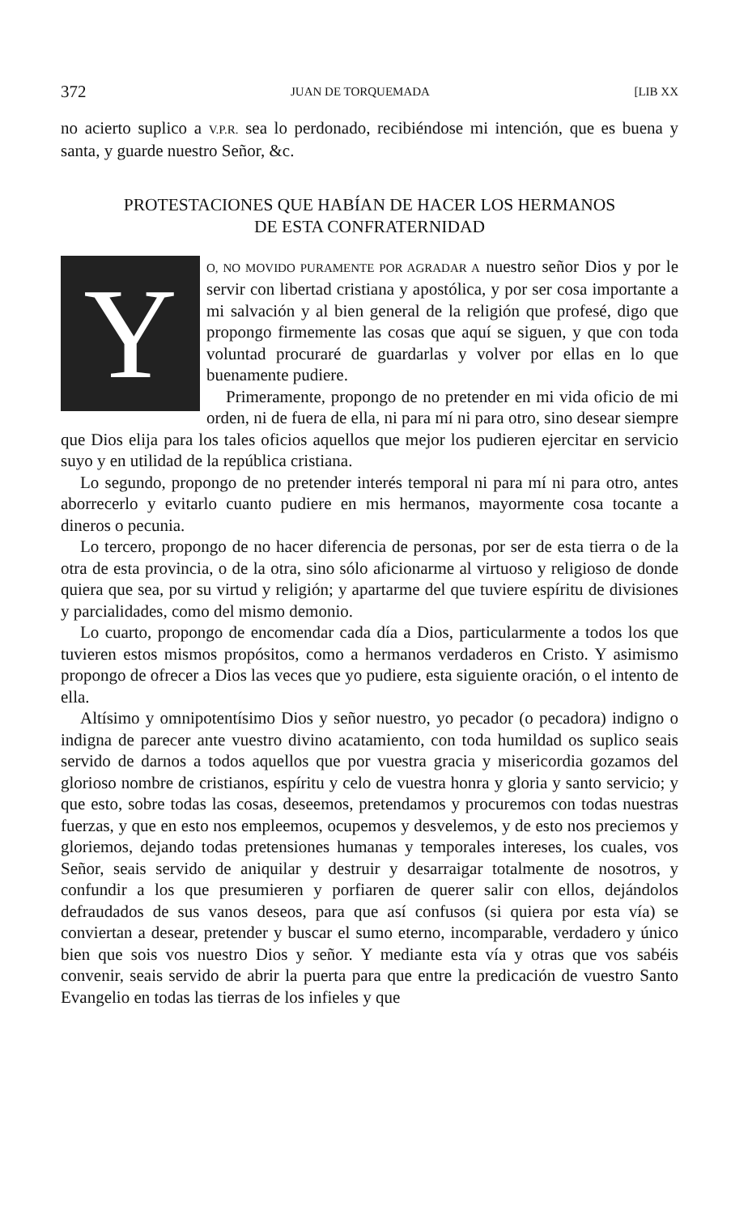372 JUAN DE TORQUEMADA [LIB XX
no acierto suplico a V.P.R. sea lo perdonado, recibiéndose mi intención, que es buena y santa, y guarde nuestro Señor, &c.
PROTESTACIONES QUE HABÍAN DE HACER LOS HERMANOS
DE ESTA CONFRATERNIDAD
YO, NO MOVIDO PURAMENTE POR AGRADAR A nuestro señor Dios y por le servir con libertad cristiana y apostólica, y por ser cosa importante a mi salvación y al bien general de la religión que profesé, digo que propongo firmemente las cosas que aquí se siguen, y que con toda voluntad procuraré de guardarlas y volver por ellas en lo que buenamente pudiere.
Primeramente, propongo de no pretender en mi vida oficio de mi orden, ni de fuera de ella, ni para mí ni para otro, sino desear siempre que Dios elija para los tales oficios aquellos que mejor los pudieren ejercitar en servicio suyo y en utilidad de la república cristiana.
Lo segundo, propongo de no pretender interés temporal ni para mí ni para otro, antes aborrecerlo y evitarlo cuanto pudiere en mis hermanos, mayormente cosa tocante a dineros o pecunia.
Lo tercero, propongo de no hacer diferencia de personas, por ser de esta tierra o de la otra de esta provincia, o de la otra, sino sólo aficionarme al virtuoso y religioso de donde quiera que sea, por su virtud y religión; y apartarme del que tuviere espíritu de divisiones y parcialidades, como del mismo demonio.
Lo cuarto, propongo de encomendar cada día a Dios, particularmente a todos los que tuvieren estos mismos propósitos, como a hermanos verdaderos en Cristo. Y asimismo propongo de ofrecer a Dios las veces que yo pudiere, esta siguiente oración, o el intento de ella.
Altísimo y omnipotentísimo Dios y señor nuestro, yo pecador (o pecadora) indigno o indigna de parecer ante vuestro divino acatamiento, con toda humildad os suplico seais servido de darnos a todos aquellos que por vuestra gracia y misericordia gozamos del glorioso nombre de cristianos, espíritu y celo de vuestra honra y gloria y santo servicio; y que esto, sobre todas las cosas, deseemos, pretendamos y procuremos con todas nuestras fuerzas, y que en esto nos empleemos, ocupemos y desvelemos, y de esto nos preciemos y gloriemos, dejando todas pretensiones humanas y temporales intereses, los cuales, vos Señor, seais servido de aniquilar y destruir y desarraigar totalmente de nosotros, y confundir a los que presumieren y porfiaren de querer salir con ellos, dejándolos defraudados de sus vanos deseos, para que así confusos (si quiera por esta vía) se conviertan a desear, pretender y buscar el sumo eterno, incomparable, verdadero y único bien que sois vos nuestro Dios y señor. Y mediante esta vía y otras que vos sabéis convenir, seais servido de abrir la puerta para que entre la predicación de vuestro Santo Evangelio en todas las tierras de los infieles y que